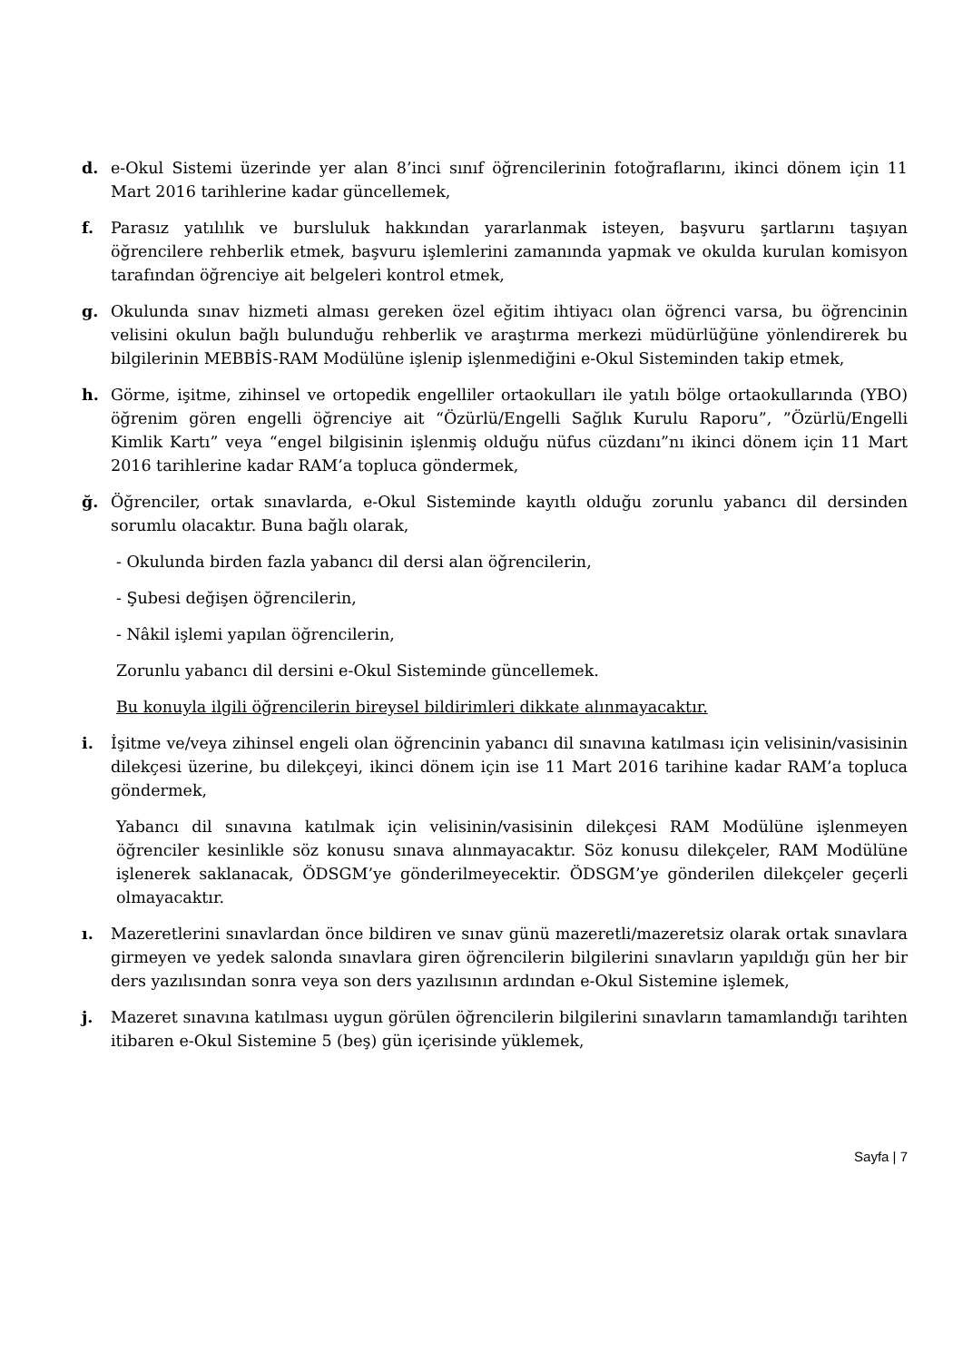d. e-Okul Sistemi üzerinde yer alan 8’inci sınıf öğrencilerinin fotoğraflarını, ikinci dönem için 11 Mart 2016 tarihlerine kadar güncellemek,
f. Parasız yatılılık ve bursluluk hakkından yararlanmak isteyen, başvuru şartlarını taşıyan öğrencilere rehberlik etmek, başvuru işlemlerini zamanında yapmak ve okulda kurulan komisyon tarafından öğrenciye ait belgeleri kontrol etmek,
g. Okulunda sınav hizmeti alması gereken özel eğitim ihtiyacı olan öğrenci varsa, bu öğrencinin velisini okulun bağlı bulunduğu rehberlik ve araştırma merkezi müdürlüğüne yönlendirerek bu bilgilerinin MEBBİS-RAM Modülüne işlenip işlenmediğini e-Okul Sisteminden takip etmek,
h. Görme, işitme, zihinsel ve ortopedik engelliler ortaokulları ile yatılı bölge ortaokullarında (YBO) öğrenim gören engelli öğrenciye ait “Özürlü/Engelli Sağlık Kurulu Raporu”, ”Özürlü/Engelli Kimlik Kartı” veya “engel bilgisinin işlenmiş olduğu nüfus cüzdanı”nı ikinci dönem için 11 Mart 2016 tarihlerine kadar RAM’a topluca göndermek,
ğ. Öğrenciler, ortak sınavlarda, e-Okul Sisteminde kayıtlı olduğu zorunlu yabancı dil dersinden sorumlu olacaktır. Buna bağlı olarak,
- Okulunda birden fazla yabancı dil dersi alan öğrencilerin,
- Şubesi değişen öğrencilerin,
- Nâkil işlemi yapılan öğrencilerin,
Zorunlu yabancı dil dersini e-Okul Sisteminde güncellemek.
Bu konuyla ilgili öğrencilerin bireysel bildirimleri dikkate alınmayacaktır.
i. İşitme ve/veya zihinsel engeli olan öğrencinin yabancı dil sınavına katılması için velisinin/vasisinin dilekçesi üzerine, bu dilekçeyi, ikinci dönem için ise 11 Mart 2016 tarihine kadar RAM’a topluca göndermek,
Yabancı dil sınavına katılmak için velisinin/vasisinin dilekçesi RAM Modülüne işlenmeyen öğrenciler kesinlikle söz konusu sınava alınmayacaktır. Söz konusu dilekçeler, RAM Modülüne işlenerek saklanacak, ÖDSGM’ye gönderilmeyecektir. ÖDSGM’ye gönderilen dilekçeler geçerli olmayacaktır.
ı. Mazeretlerini sınavlardan önce bildiren ve sınav günü mazeretli/mazeretsiz olarak ortak sınavlara girmeyen ve yedek salonda sınavlara giren öğrencilerin bilgilerini sınavların yapıldığı gün her bir ders yazılısından sonra veya son ders yazılısının ardından e-Okul Sistemine işlemek,
j. Mazeret sınavına katılması uygun görülen öğrencilerin bilgilerini sınavların tamamlandığı tarihten itibaren e-Okul Sistemine 5 (beş) gün içerisinde yüklemek,
Sayfa | 7